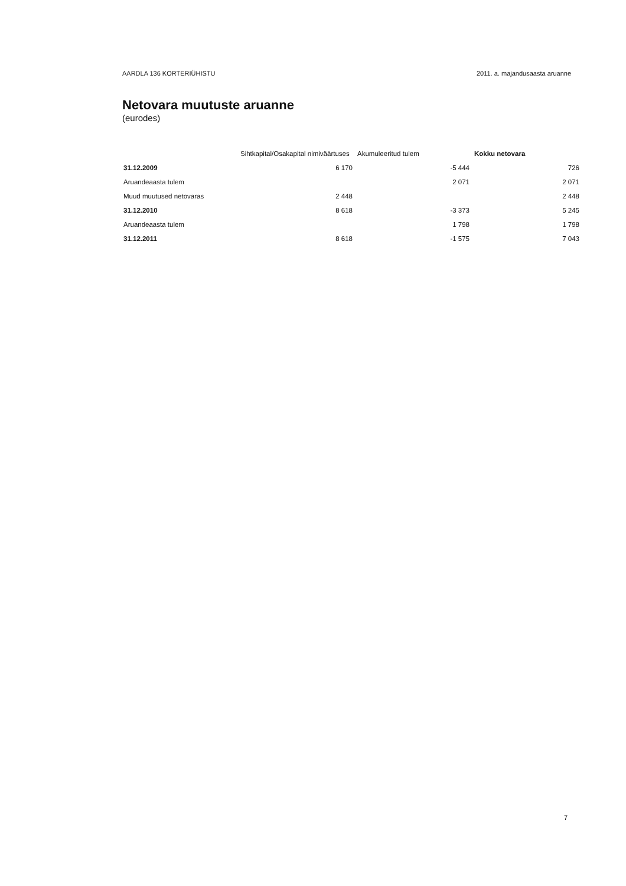AARDLA 136 KORTERIÜHISTU 2011. a. majandusaasta aruanne
Netovara muutuste aruanne
(eurodes)
| | Sihtkapital/Osakapital nimiväärtuses | Akumuleeritud tulem | Kokku netovara |
| --- | --- | --- | --- |
| 31.12.2009 | 6 170 | -5 444 | 726 |
| Aruandeaasta tulem | | 2 071 | 2 071 |
| Muud muutused netovaras | 2 448 | | 2 448 |
| 31.12.2010 | 8 618 | -3 373 | 5 245 |
| Aruandeaasta tulem | | 1 798 | 1 798 |
| 31.12.2011 | 8 618 | -1 575 | 7 043 |
7